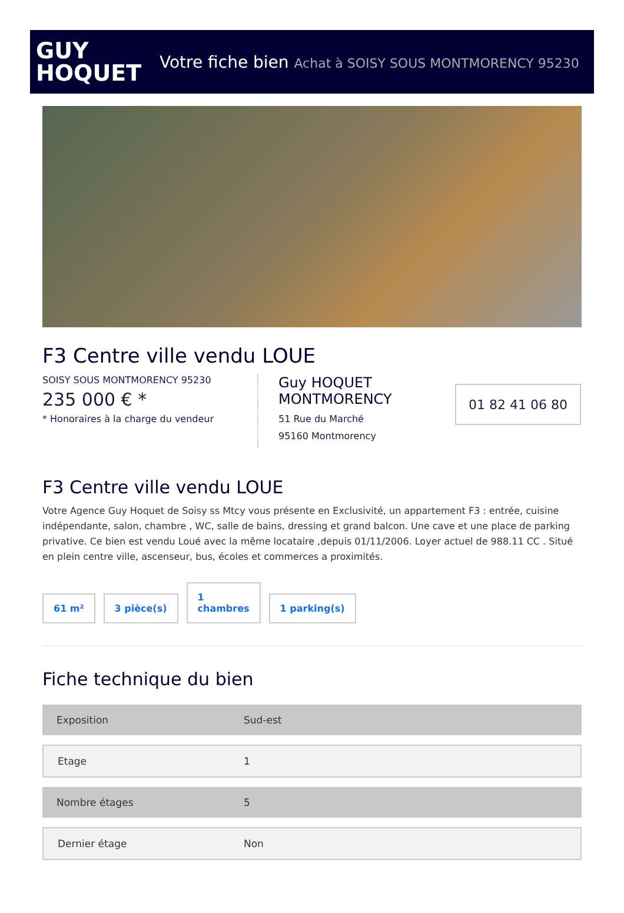GUY
HOQUET
Votre fiche bien Achat à SOISY SOUS MONTMORENCY 95230
F3 Centre ville vendu LOUE
SOISY SOUS MONTMORENCY 95230
235 000 € *
* Honoraires à la charge du vendeur
Guy HOQUET MONTMORENCY
51 Rue du Marché
95160 Montmorency
01 82 41 06 80
F3 Centre ville vendu LOUE
Votre Agence Guy Hoquet de Soisy ss Mtcy vous présente en Exclusivité, un appartement F3 : entrée, cuisine indépendante, salon, chambre , WC, salle de bains, dressing et grand balcon. Une cave et une place de parking privative. Ce bien est vendu Loué avec la même locataire ,depuis 01/11/2006. Loyer actuel de 988.11 CC . Situé en plein centre ville, ascenseur, bus, écoles et commerces a proximités.
61 m²
3 pièce(s)
1
chambres
1 parking(s)
Fiche technique du bien
| Exposition | Sud-est |
| Etage | 1 |
| Nombre étages | 5 |
| Dernier étage | Non |